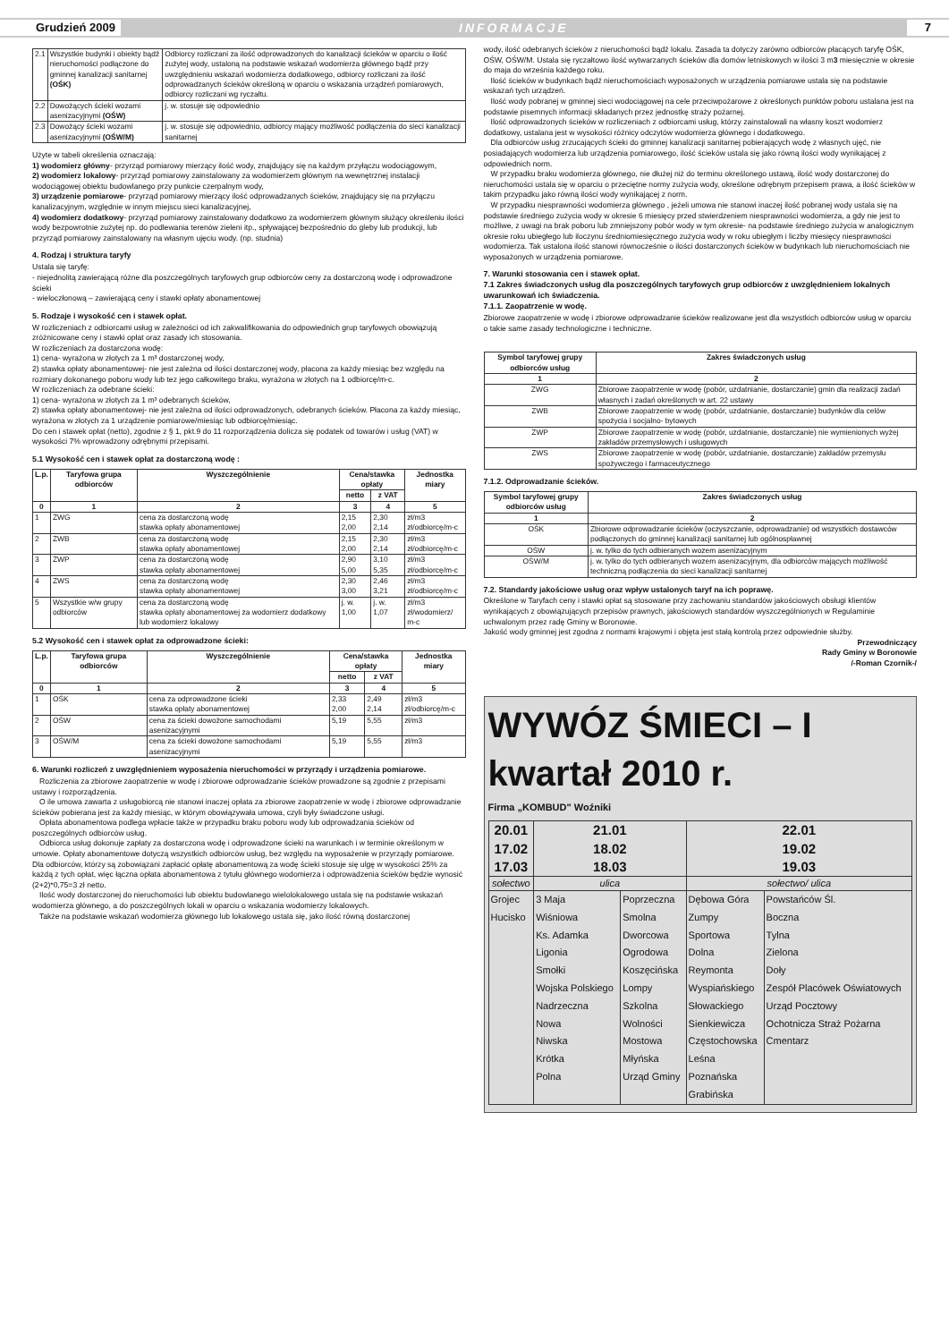Grudzień 2009 INFORMACJE 7
| 2.1 | Wszystkie budynki i obiekty bądź nieruchomości podłączone do gminnej kanalizacji sanitarnej (OŚK) | Odbiorcy rozliczani za ilość odprowadzonych do kanalizacji ścieków w oparciu o ilość zużytej wody, ustaloną na podstawie wskazań wodomierza głównego bądź przy uwzględnieniu wskazań wodomierza dodatkowego, odbiorcy rozliczani za ilość odprowadzanych ścieków określoną w oparciu o wskazania urządzeń pomiarowych, odbiorcy rozliczani wg ryczałtu. |
| 2.2 | Dowożących ścieki wozami asenizacyjnymi (OŚW) | j. w. stosuje się odpowiednio |
| 2.3 | Dowożący ścieki wozami asenizacyjnymi (OŚW/M) | j. w. stosuje się odpowiednio, odbiorcy mający możliwość podłączenia do sieci kanalizacji sanitarnej |
Użyte w tabeli określenia oznaczają:
1) wodomierz główny- przyrząd pomiarowy mierzący ilość wody, znajdujący się na każdym przyłączu wodociągowym,
2) wodomierz lokalowy- przyrząd pomiarowy zainstalowany za wodomierzem głównym na wewnętrznej instalacji wodociągowej obiektu budowlanego przy punkcie czerpalnym wody,
3) urządzenie pomiarowe- przyrząd pomiarowy mierzący ilość odprowadzanych ścieków, znajdujący się na przyłączu kanalizacyjnym, względnie w innym miejscu sieci kanalizacyjnej,
4) wodomierz dodatkowy- przyrząd pomiarowy zainstalowany dodatkowo za wodomierzem głównym służący określeniu ilości wody bezpowrotnie zużytej np. do podlewania terenów zieleni itp., spływającej bezpośrednio do gleby lub produkcji, lub przyrząd pomiarowy zainstalowany na własnym ujęciu wody. (np. studnia)
4. Rodzaj i struktura taryfy
Ustala się taryfę:
- niejednolitą zawierającą różne dla poszczególnych taryfowych grup odbiorców ceny za dostarczoną wodę i odprowadzone ścieki
- wieloczłonową – zawierającą ceny i stawki opłaty abonamentowej
5. Rodzaje i wysokość cen i stawek opłat.
W rozliczeniach z odbiorcami usług w zależności od ich zakwalifikowania do odpowiednich grup taryfowych obowiązują zróżnicowane ceny i stawki opłat oraz zasady ich stosowania.
W rozliczeniach za dostarczona wodę:
1) cena- wyrażona w złotych za 1 m³ dostarczonej wody,
2) stawka opłaty abonamentowej- nie jest zależna od ilości dostarczonej wody, płacona za każdy miesiąc bez względu na rozmiary dokonanego poboru wody lub tez jego całkowitego braku, wyrażona w złotych na 1 odbiorcę/m-c.
W rozliczeniach za odebrane ścieki:
1) cena- wyrażona w złotych za 1 m³ odebranych ścieków,
2) stawka opłaty abonamentowej- nie jest zależna od ilości odprowadzonych, odebranych ścieków. Płacona za każdy miesiąc, wyrażona w złotych za 1 urządzenie pomiarowe/miesiąc lub odbiorcę/miesiąc.
Do cen i stawek opłat (netto), zgodnie z § 1, pkt.9 do 11 rozporządzenia dolicza się podatek od towarów i usług (VAT) w wysokości 7% wprowadzony odrębnymi przepisami.
5.1 Wysokość cen i stawek opłat za dostarczoną wodę :
| L.p. | Taryfowa grupa odbiorców | Wyszczególnienie | Cena/stawka opłaty | | Jednostka miary |
| --- | --- | --- | --- | --- | --- |
| | | | netto | z VAT | |
| 0 | 1 | 2 | 3 | 4 | 5 |
| 1 | ZWG | cena za dostarczoną wodę stawka opłaty abonamentowej | 2,15 2,00 | 2,30 2,14 | zł/m3 zł/odbiorcę/m-c |
| 2 | ZWB | cena za dostarczoną wodę stawka opłaty abonamentowej | 2,15 2,00 | 2,30 2,14 | zł/m3 zł/odbiorcę/m-c |
| 3 | ZWP | cena za dostarczoną wodę stawka opłaty abonamentowej | 2,90 5,00 | 3,10 5,35 | zł/m3 zł/odbiorcę/m-c |
| 4 | ZWS | cena za dostarczoną wodę stawka opłaty abonamentowej | 2,30 3,00 | 2,46 3,21 | zł/m3 zł/odbiorcę/m-c |
| 5 | Wszystkie w/w grupy odbiorców | cena za dostarczoną wodę stawka opłaty abonamentowej za wodomierz dodatkowy lub wodomierz lokalowy | j. w. 1,00 | j. w. 1,07 | zł/m3 zł/wodomierz/ m-c |
5.2 Wysokość cen i stawek opłat za odprowadzone ścieki:
| L.p. | Taryfowa grupa odbiorców | Wyszczególnienie | Cena/stawka opłaty | | Jednostka miary |
| --- | --- | --- | --- | --- | --- |
| | | | netto | z VAT | |
| 0 | 1 | 2 | 3 | 4 | 5 |
| 1 | OŚK | cena za odprowadzone ścieki stawka opłaty abonamentowej | 2,33 2,00 | 2,49 2,14 | zł/m3 zł/odbiorcę/m-c |
| 2 | OŚW | cena za ścieki dowożone samochodami asenizacyjnymi | 5,19 | 5,55 | zł/m3 |
| 3 | OŚW/M | cena za ścieki dowożone samochodami asenizacyjnymi | 5,19 | 5,55 | zł/m3 |
6. Warunki rozliczeń z uwzględnieniem wyposażenia nieruchomości w przyrządy i urządzenia pomiarowe.
Rozliczenia za zbiorowe zaopatrzenie w wodę i zbiorowe odprowadzanie ścieków prowadzone są zgodnie z przepisami ustawy i rozporządzenia.
O ile umowa zawarta z usługobiorcą nie stanowi inaczej opłata za zbiorowe zaopatrzenie w wodę i zbiorowe odprowadzanie ścieków pobierana jest za każdy miesiąc, w którym obowiązywała umowa, czyli były świadczone usługi.
Opłata abonamentowa podlega wpłacie także w przypadku braku poboru wody lub odprowadzania ścieków od poszczególnych odbiorców usług.
Odbiorca usług dokonuje zapłaty za dostarczona wodę i odprowadzone ścieki na warunkach i w terminie określonym w umowie. Opłaty abonamentowe dotyczą wszystkich odbiorców usług, bez względu na wyposażenie w przyrządy pomiarowe. Dla odbiorców, którzy są zobowiązani zapłacić opłatę abonamentową za wodę ścieki stosuje się ulgę w wysokości 25% za każdą z tych opłat, więc łączna opłata abonamentowa z tytułu głównego wodomierza i odprowadzenia ścieków będzie wynosić (2+2)*0,75=3 zł netto.
Ilość wody dostarczonej do nieruchomości lub obiektu budowlanego wielolokalowego ustala się na podstawie wskazań wodomierza głównego, a do poszczególnych lokali w oparciu o wskazania wodomierzy lokalowych.
Także na podstawie wskazań wodomierza głównego lub lokalowego ustala się, jako ilość równą dostarczonej
wody, ilość odebranych ścieków z nieruchomości bądź lokalu. Zasada ta dotyczy zarówno odbiorców płacących taryfę OŚK, OŚW, OŚW/M. Ustala się ryczałtowo ilość wytwarzanych ścieków dla domów letniskowych w ilości 3 m3 miesięcznie w okresie do maja do września każdego roku.
Ilość ścieków w budynkach bądź nieruchomościach wyposażonych w urządzenia pomiarowe ustala się na podstawie wskazań tych urządzeń.
Ilość wody pobranej w gminnej sieci wodociągowej na cele przeciwpożarowe z określonych punktów poboru ustalana jest na podstawie pisemnych informacji składanych przez jednostkę straży pożarnej.
Ilość odprowadzonych ścieków w rozliczeniach z odbiorcami usług, którzy zainstalowali na własny koszt wodomierz dodatkowy, ustalana jest w wysokości różnicy odczytów wodomierza głównego i dodatkowego.
Dla odbiorców usług zrzucających ścieki do gminnej kanalizacji sanitarnej pobierających wodę z własnych ujęć, nie posiadających wodomierza lub urządzenia pomiarowego, ilość ścieków ustala się jako równą ilości wody wynikającej z odpowiednich norm.
W przypadku braku wodomierza głównego, nie dłużej niż do terminu określonego ustawą, ilość wody dostarczonej do nieruchomości ustala się w oparciu o przeciętne normy zużycia wody, określone odrębnym przepisem prawa, a ilość ścieków w takim przypadku jako równą ilości wody wynikającej z norm.
W przypadku niesprawności wodomierza głównego , jeżeli umowa nie stanowi inaczej ilość pobranej wody ustala się na podstawie średniego zużycia wody w okresie 6 miesięcy przed stwierdzeniem niesprawności wodomierza, a gdy nie jest to możliwe, z uwagi na brak poboru lub zmniejszony pobór wody w tym okresie- na podstawie średniego zużycia w analogicznym okresie roku ubiegłego lub iloczynu średniomiesięcznego zużycia wody w roku ubiegłym i liczby miesięcy niesprawności wodomierza. Tak ustalona ilość stanowi równocześnie o ilości dostarczonych ścieków w budynkach lub nieruchomościach nie wyposażonych w urządzenia pomiarowe.
7. Warunki stosowania cen i stawek opłat.
7.1 Zakres świadczonych usług dla poszczególnych taryfowych grup odbiorców z uwzględnieniem lokalnych uwarunkowań ich świadczenia.
7.1.1. Zaopatrzenie w wodę.
Zbiorowe zaopatrzenie w wodę i zbiorowe odprowadzanie ścieków realizowane jest dla wszystkich odbiorców usług w oparciu o takie same zasady technologiczne i techniczne.
| Symbol taryfowej grupy odbiorców usług | Zakres świadczonych usług |
| --- | --- |
| 1 | 2 |
| ZWG | Zbiorowe zaopatrzenie w wodę (pobór, uzdatnianie, dostarczanie) gmin dla realizacji zadań własnych i zadań określonych w art. 22 ustawy |
| ZWB | Zbiorowe zaopatrzenie w wodę (pobór, uzdatnianie, dostarczanie) budynków dla celów spożycia i socjalno- bytowych |
| ZWP | Zbiorowe zaopatrzenie w wodę (pobór, uzdatnianie, dostarczanie) nie wymienionych wyżej zakładów przemysłowych i usługowych |
| ZWS | Zbiorowe zaopatrzenie w wodę (pobór, uzdatnianie, dostarczanie) zakładów przemysłu spożywczego i farmaceutycznego |
7.1.2. Odprowadzanie ścieków.
| Symbol taryfowej grupy odbiorców usług | Zakres świadczonych usług |
| --- | --- |
| 1 | 2 |
| OŚK | Zbiorowe odprowadzanie ścieków (oczyszczanie, odprowadzanie) od wszystkich dostawców podłączonych do gminnej kanalizacji sanitarnej lub ogólnospławnej |
| OŚW | j. w. tylko do tych odbieranych wozem asenizacyjnym |
| OŚW/M | j. w. tylko do tych odbieranych wozem asenizacyjnym, dla odbiorców mających możliwość techniczną podłączenia do sieci kanalizacji sanitarnej |
7.2. Standardy jakościowe usług oraz wpływ ustalonych taryf na ich poprawę.
Określone w Taryfach ceny i stawki opłat są stosowane przy zachowaniu standardów jakościowych obsługi klientów wynikających z obowiązujących przepisów prawnych, jakościowych standardów wyszczególnionych w Regulaminie uchwalonym przez radę Gminy w Boronowie.
Jakość wody gminnej jest zgodna z normami krajowymi i objęta jest stałą kontrolą przez odpowiednie służby.
Przewodniczący
Rady Gminy w Boronowie
/-Roman Czornik-/
WYWÓZ ŚMIECI – I kwartał 2010 r.
Firma „KOMBUD" Woźniki
| 20.01 17.02 17.03 | 21.01 18.02 18.03 | | 22.01 19.02 19.03 | |
| sołectwo | ulica | | sołectwo/ ulica | |
| Grojec Hucisko | 3 Maja Wiśniowa Ks. Adamka Ligonia Smołki Wojska Polskiego Nadrzeczna Nowa Niwska Krótka Polna | Poprzeczna Smolna Dworcowa Ogrodowa Koszęcińska Lompy Szkolna Wolności Mostowa Młyńska Urząd Gminy | Dębowa Góra Zumpy Sportowa Dolna Reymonta Wyspiańskiego Słowackiego Sienkiewicza Częstochowska Leśna Poznańska Grabińska | Powstańców Śl. Boczna Tylna Zielona Doły Zespół Placówek Oświatowych Urząd Pocztowy Ochotnicza Straż Pożarna Cmentarz |